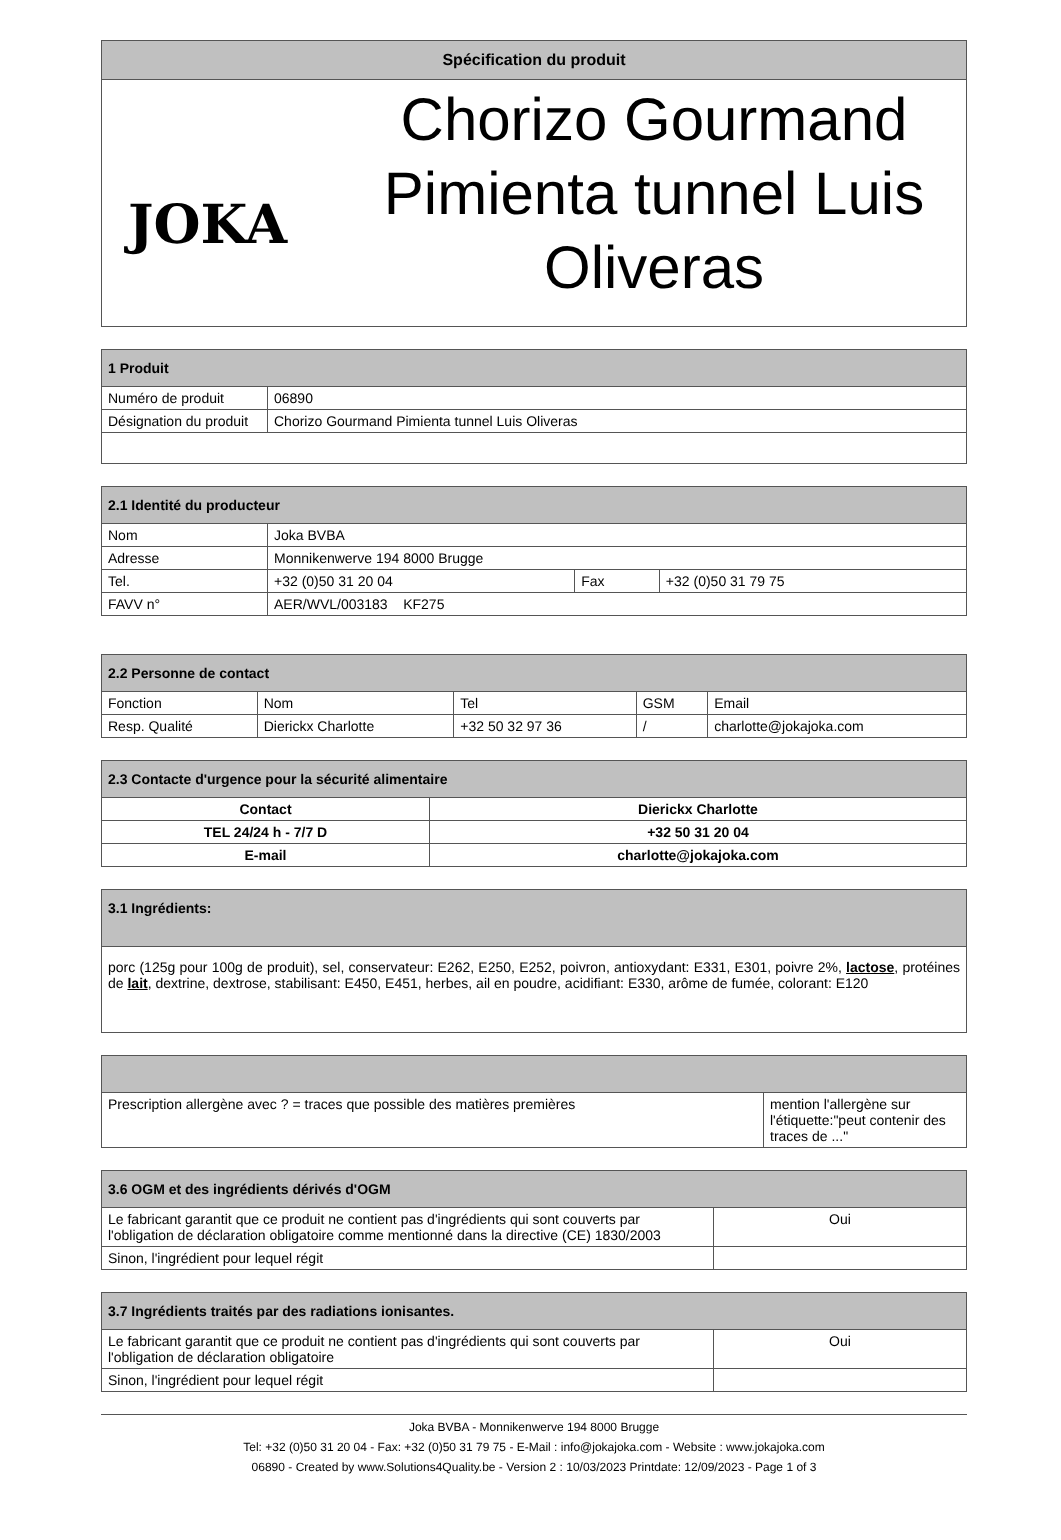| Spécification du produit |
| --- |
| JOKA Chorizo Gourmand Pimienta tunnel Luis Oliveras |
| 1 Produit | |
| --- | --- |
| Numéro de produit | 06890 |
| Désignation du produit | Chorizo Gourmand Pimienta tunnel Luis Oliveras |
| 2.1 Identité du producteur | | | |
| --- | --- | --- | --- |
| Nom | Joka BVBA | | |
| Adresse | Monnikenwerve 194 8000 Brugge | | |
| Tel. | +32 (0)50 31 20 04 | Fax | +32 (0)50 31 79 75 |
| FAVV n° | AER/WVL/003183 KF275 | | |
| 2.2 Personne de contact | | | | |
| --- | --- | --- | --- | --- |
| Fonction | Nom | Tel | GSM | Email |
| Resp. Qualité | Dierickx Charlotte | +32 50 32 97 36 | / | charlotte@jokajoka.com |
| 2.3 Contacte d'urgence pour la sécurité alimentaire | |
| --- | --- |
| Contact | Dierickx Charlotte |
| TEL 24/24 h - 7/7 D | +32 50 31 20 04 |
| E-mail | charlotte@jokajoka.com |
| 3.1 Ingrédients: |
| --- |
| porc (125g pour 100g de produit), sel, conservateur: E262, E250, E252, poivron, antioxydant: E331, E301, poivre 2%, lactose , protéines de lait , dextrine, dextrose, stabilisant: E450, E451, herbes, ail en poudre, acidifiant: E330, arôme de fumée, colorant: E120 |
| Prescription allergène avec ? = traces que possible des matières premières | mention l'allergène sur l'étiquette:"peut contenir des traces de ..." |
| 3.6 OGM et des ingrédients dérivés d'OGM | |
| --- | --- |
| Le fabricant garantit que ce produit ne contient pas d'ingrédients qui sont couverts par l'obligation de déclaration obligatoire comme mentionné dans la directive (CE) 1830/2003 | Oui |
| Sinon, l'ingrédient pour lequel régit | |
| 3.7 Ingrédients traités par des radiations ionisantes. | |
| --- | --- |
| Le fabricant garantit que ce produit ne contient pas d'ingrédients qui sont couverts par l'obligation de déclaration obligatoire | Oui |
| Sinon, l'ingrédient pour lequel régit | |
Joka BVBA - Monnikenwerve 194 8000 Brugge
Tel: +32 (0)50 31 20 04 - Fax: +32 (0)50 31 79 75 - E-Mail : info@jokajoka.com - Website : www.jokajoka.com
06890 - Created by www.Solutions4Quality.be - Version 2 : 10/03/2023 Printdate: 12/09/2023 - Page 1 of 3